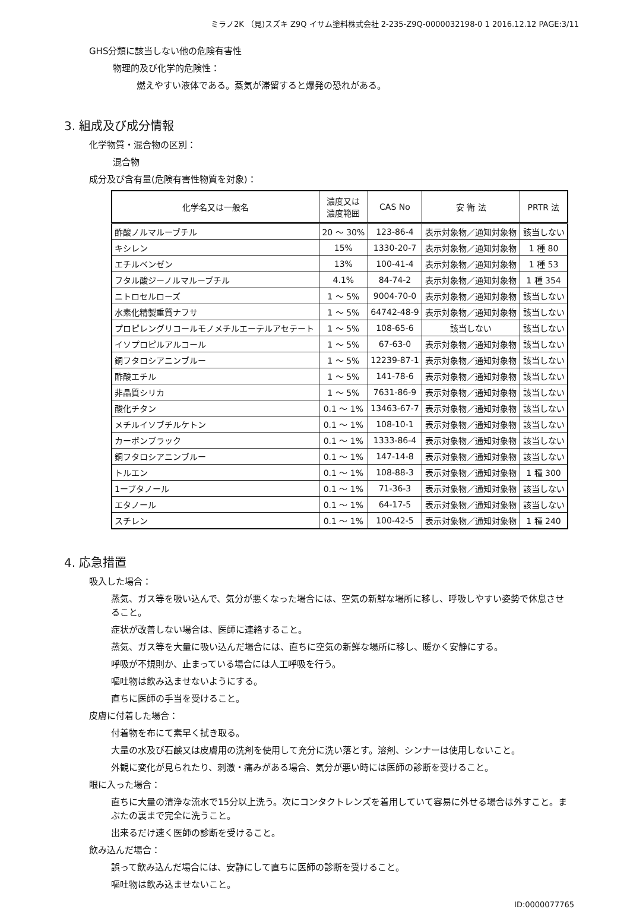ミラノ2K （見)スズキ Z9Q イサム塗料株式会社 2-235-Z9Q-0000032198-0 1 2016.12.12 PAGE:3/11
GHS分類に該当しない他の危険有害性
物理的及び化学的危険性：
燃えやすい液体である。蒸気が滞留すると爆発の恐れがある。
3. 組成及び成分情報
化学物質・混合物の区別：
混合物
成分及び含有量(危険有害性物質を対象)：
| 化学名又は一般名 | 濃度又は 濃度範囲 | CAS No | 安 衛 法 | PRTR 法 |
| --- | --- | --- | --- | --- |
| 酢酸ノルマルーブチル | 20 ～ 30% | 123-86-4 | 表示対象物／通知対象物 | 該当しない |
| キシレン | 15% | 1330-20-7 | 表示対象物／通知対象物 | 1 種 80 |
| エチルベンゼン | 13% | 100-41-4 | 表示対象物／通知対象物 | 1 種 53 |
| フタル酸ジーノルマルーブチル | 4.1% | 84-74-2 | 表示対象物／通知対象物 | 1 種 354 |
| ニトロセルローズ | 1 ～ 5% | 9004-70-0 | 表示対象物／通知対象物 | 該当しない |
| 水素化精製重質ナフサ | 1 ～ 5% | 64742-48-9 | 表示対象物／通知対象物 | 該当しない |
| プロピレングリコールモノメチルエーテルアセテート | 1 ～ 5% | 108-65-6 | 該当しない | 該当しない |
| イソプロピルアルコール | 1 ～ 5% | 67-63-0 | 表示対象物／通知対象物 | 該当しない |
| 銅フタロシアニンブルー | 1 ～ 5% | 12239-87-1 | 表示対象物／通知対象物 | 該当しない |
| 酢酸エチル | 1 ～ 5% | 141-78-6 | 表示対象物／通知対象物 | 該当しない |
| 非晶質シリカ | 1 ～ 5% | 7631-86-9 | 表示対象物／通知対象物 | 該当しない |
| 酸化チタン | 0.1 ～ 1% | 13463-67-7 | 表示対象物／通知対象物 | 該当しない |
| メチルイソブチルケトン | 0.1 ～ 1% | 108-10-1 | 表示対象物／通知対象物 | 該当しない |
| カーボンブラック | 0.1 ～ 1% | 1333-86-4 | 表示対象物／通知対象物 | 該当しない |
| 銅フタロシアニンブルー | 0.1 ～ 1% | 147-14-8 | 表示対象物／通知対象物 | 該当しない |
| トルエン | 0.1 ～ 1% | 108-88-3 | 表示対象物／通知対象物 | 1 種 300 |
| 1ーブタノール | 0.1 ～ 1% | 71-36-3 | 表示対象物／通知対象物 | 該当しない |
| エタノール | 0.1 ～ 1% | 64-17-5 | 表示対象物／通知対象物 | 該当しない |
| スチレン | 0.1 ～ 1% | 100-42-5 | 表示対象物／通知対象物 | 1 種 240 |
4. 応急措置
吸入した場合：
蒸気、ガス等を吸い込んで、気分が悪くなった場合には、空気の新鮮な場所に移し、呼吸しやすい姿勢で休息させること。
症状が改善しない場合は、医師に連絡すること。
蒸気、ガス等を大量に吸い込んだ場合には、直ちに空気の新鮮な場所に移し、暖かく安静にする。
呼吸が不規則か、止まっている場合には人工呼吸を行う。
嘔吐物は飲み込ませないようにする。
直ちに医師の手当を受けること。
皮膚に付着した場合：
付着物を布にて素早く拭き取る。
大量の水及び石鹸又は皮膚用の洗剤を使用して充分に洗い落とす。溶剤、シンナーは使用しないこと。
外観に変化が見られたり、刺激・痛みがある場合、気分が悪い時には医師の診断を受けること。
眼に入った場合：
直ちに大量の清浄な流水で15分以上洗う。次にコンタクトレンズを着用していて容易に外せる場合は外すこと。まぶたの裏まで完全に洗うこと。
出来るだけ速く医師の診断を受けること。
飲み込んだ場合：
誤って飲み込んだ場合には、安静にして直ちに医師の診断を受けること。
嘔吐物は飲み込ませないこと。
ID:0000077765